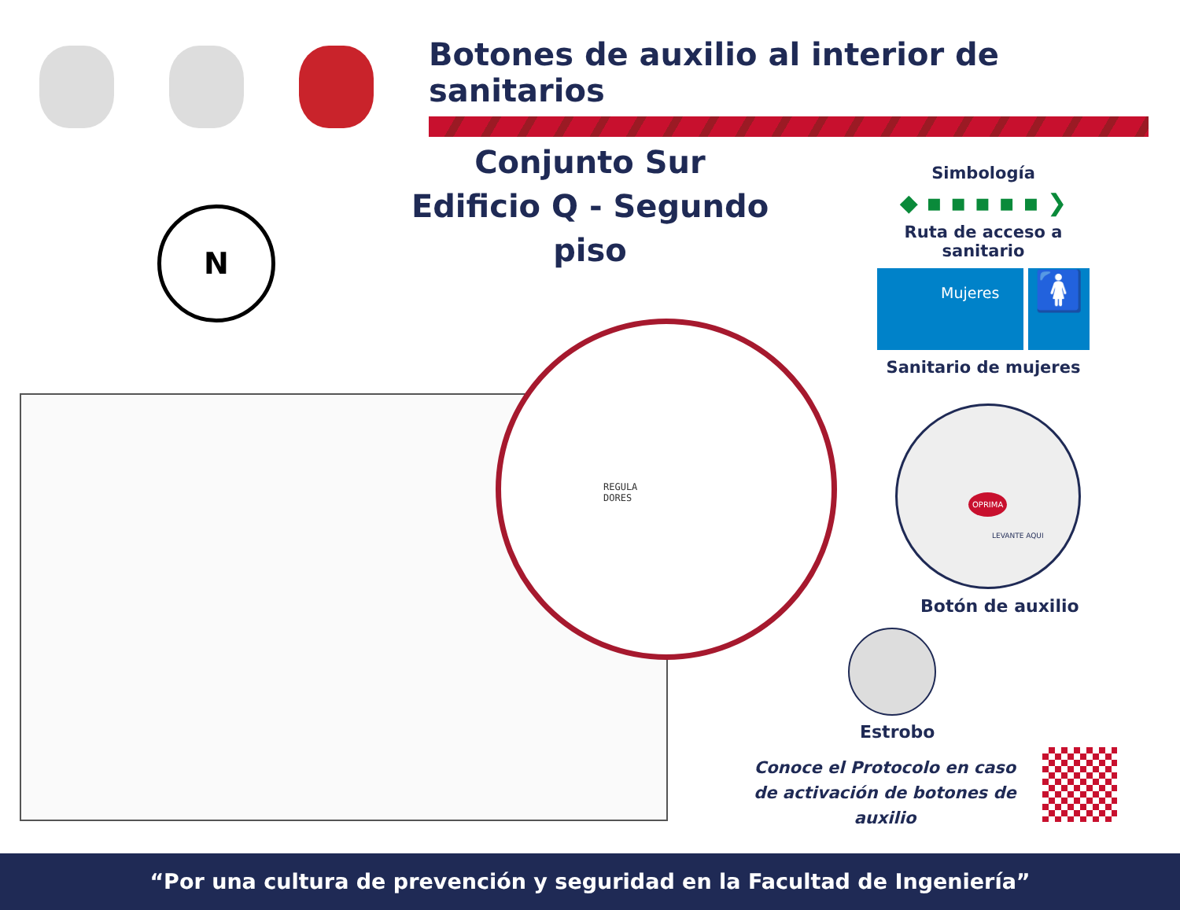Botones de auxilio al interior de sanitarios
Conjunto Sur
Edificio Q - Segundo piso
N
Simbología
◆ ▪ ▪ ▪ ▪ ▪ ❯
Ruta de acceso a sanitario
Mujeres
🚺
Sanitario de mujeres
REGULA
DORES
OPRIMA
LEVANTE AQUI
Botón de auxilio
Estrobo
Conoce el Protocolo en caso
de activación de botones de auxilio
“Por una cultura de prevención y seguridad en la Facultad de Ingeniería”